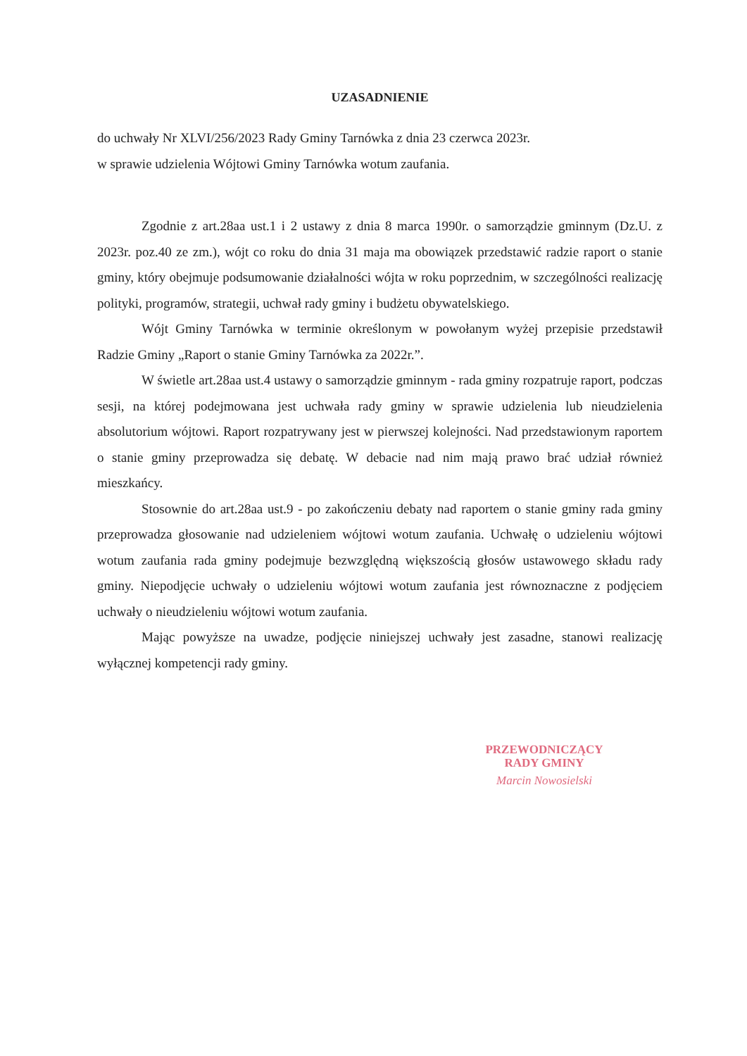UZASADNIENIE
do uchwały Nr XLVI/256/2023 Rady Gminy Tarnówka z dnia 23 czerwca 2023r.
w sprawie udzielenia Wójtowi Gminy Tarnówka wotum zaufania.
Zgodnie z art.28aa ust.1 i 2 ustawy z dnia 8 marca 1990r. o samorządzie gminnym (Dz.U. z 2023r. poz.40 ze zm.), wójt co roku do dnia 31 maja ma obowiązek przedstawić radzie raport o stanie gminy, który obejmuje podsumowanie działalności wójta w roku poprzednim, w szczególności realizację polityki, programów, strategii, uchwał rady gminy i budżetu obywatelskiego.
Wójt Gminy Tarnówka w terminie określonym w powołanym wyżej przepisie przedstawił Radzie Gminy „Raport o stanie Gminy Tarnówka za 2022r.”.
W świetle art.28aa ust.4 ustawy o samorządzie gminnym - rada gminy rozpatruje raport, podczas sesji, na której podejmowana jest uchwała rady gminy w sprawie udzielenia lub nieudzielenia absolutorium wójtowi. Raport rozpatrywany jest w pierwszej kolejności. Nad przedstawionym raportem o stanie gminy przeprowadza się debatę. W debacie nad nim mają prawo brać udział również mieszkańcy.
Stosownie do art.28aa ust.9 - po zakończeniu debaty nad raportem o stanie gminy rada gminy przeprowadza głosowanie nad udzieleniem wójtowi wotum zaufania. Uchwałę o udzieleniu wójtowi wotum zaufania rada gminy podejmuje bezwzględną większością głosów ustawowego składu rady gminy. Niepodjęcie uchwały o udzieleniu wójtowi wotum zaufania jest równoznaczne z podjęciem uchwały o nieudzieleniu wójtowi wotum zaufania.
Mając powyższe na uwadze, podjęcie niniejszej uchwały jest zasadne, stanowi realizację wyłącznej kompetencji rady gminy.
PRZEWODNICZĄCY
RADY GMINY
Marcin Nowosielski